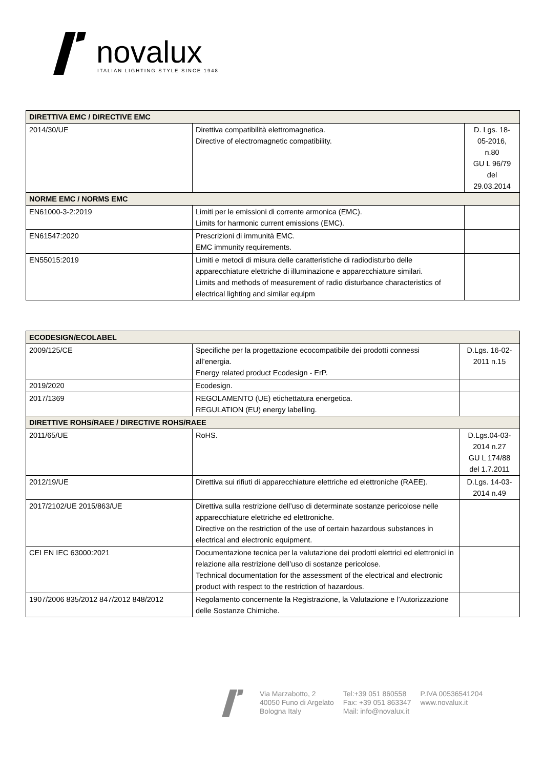novalux
ITALIAN LIGHTING STYLE SINCE 1948
| DIRETTIVA EMC / DIRECTIVE EMC | | |
| 2014/30/UE | Direttiva compatibilità elettromagnetica. Directive of electromagnetic compatibility. | D. Lgs. 18- 05-2016, n.80 GU L 96/79 del 29.03.2014 |
| NORME EMC / NORMS EMC | | |
| EN61000-3-2:2019 | Limiti per le emissioni di corrente armonica (EMC). Limits for harmonic current emissions (EMC). | |
| EN61547:2020 | Prescrizioni di immunità EMC. EMC immunity requirements. | |
| EN55015:2019 | Limiti e metodi di misura delle caratteristiche di radiodisturbo delle apparecchiature elettriche di illuminazione e apparecchiature similari. Limits and methods of measurement of radio disturbance characteristics of electrical lighting and similar equipm | |
| ECODESIGN/ECOLABEL | | |
| 2009/125/CE | Specifiche per la progettazione ecocompatibile dei prodotti connessi all’energia. Energy related product Ecodesign - ErP. | D.Lgs. 16-02- 2011 n.15 |
| 2019/2020 | Ecodesign. | |
| 2017/1369 | REGOLAMENTO (UE) etichettatura energetica. REGULATION (EU) energy labelling. | |
| DIRETTIVE ROHS/RAEE / DIRECTIVE ROHS/RAEE | | |
| 2011/65/UE | RoHS. | D.Lgs.04-03- 2014 n.27 GU L 174/88 del 1.7.2011 |
| 2012/19/UE | Direttiva sui rifiuti di apparecchiature elettriche ed elettroniche (RAEE). | D.Lgs. 14-03- 2014 n.49 |
| 2017/2102/UE 2015/863/UE | Direttiva sulla restrizione dell’uso di determinate sostanze pericolose nelle apparecchiature elettriche ed elettroniche. Directive on the restriction of the use of certain hazardous substances in electrical and electronic equipment. | |
| CEI EN IEC 63000:2021 | Documentazione tecnica per la valutazione dei prodotti elettrici ed elettronici in relazione alla restrizione dell’uso di sostanze pericolose. Technical documentation for the assessment of the electrical and electronic product with respect to the restriction of hazardous. | |
| 1907/2006 835/2012 847/2012 848/2012 | Regolamento concernente la Registrazione, la Valutazione e l’Autorizzazione delle Sostanze Chimiche. | |
Via Marzabotto, 2
40050 Funo di Argelato
Bologna Italy
Tel:+39 051 860558
Fax: +39 051 863347
Mail: info@novalux.it
P.IVA 00536541204
www.novalux.it